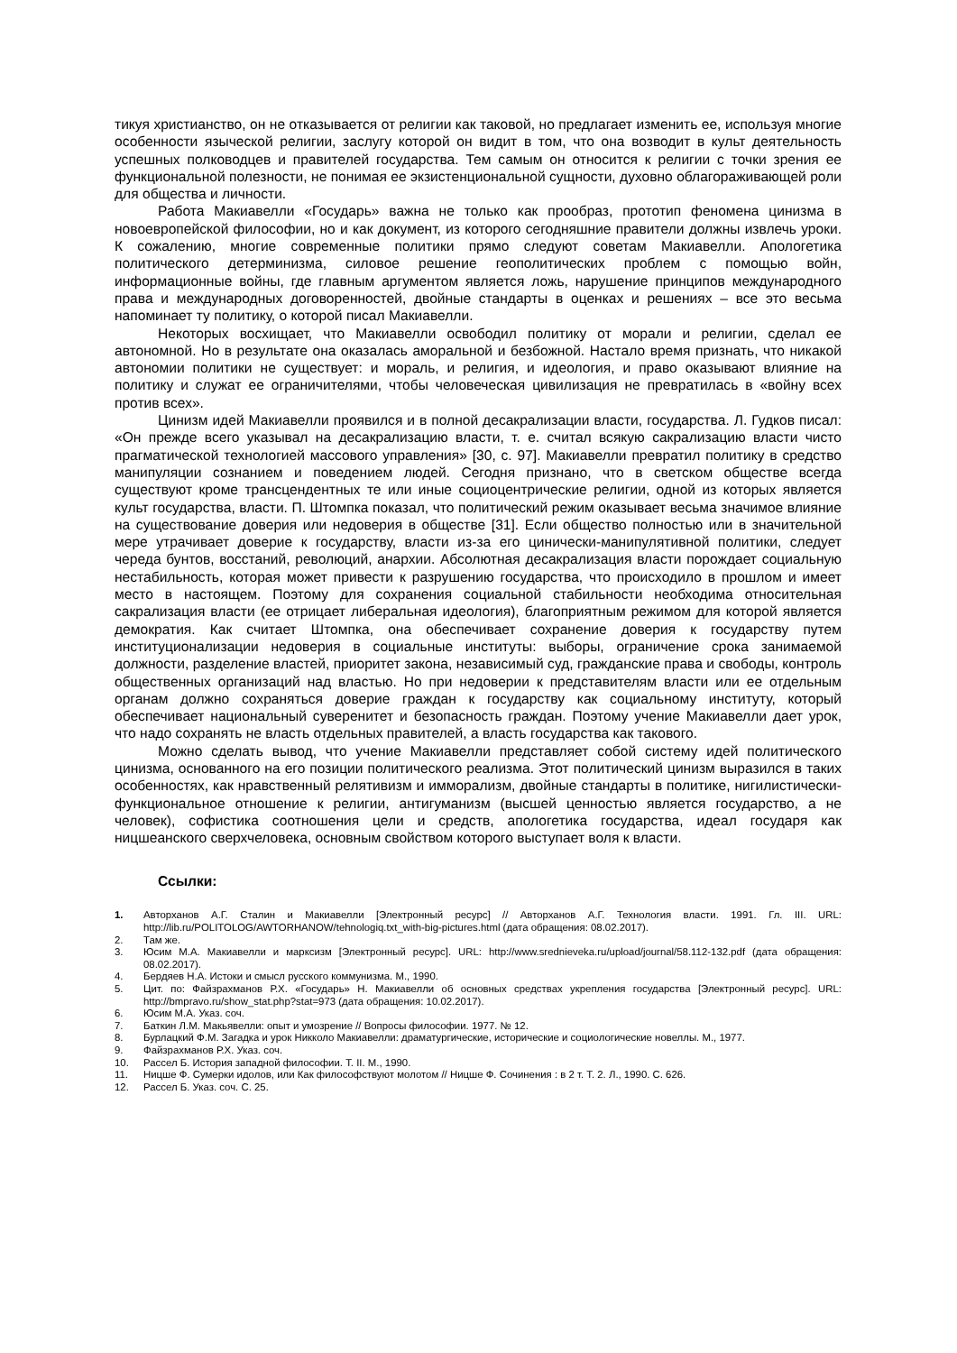тикуя христианство, он не отказывается от религии как таковой, но предлагает изменить ее, используя многие особенности языческой религии, заслугу которой он видит в том, что она возводит в культ деятельность успешных полководцев и правителей государства. Тем самым он относится к религии с точки зрения ее функциональной полезности, не понимая ее экзистенциональной сущности, духовно облагораживающей роли для общества и личности.
Работа Макиавелли «Государь» важна не только как прообраз, прототип феномена цинизма в новоевропейской философии, но и как документ, из которого сегодняшние правители должны извлечь уроки. К сожалению, многие современные политики прямо следуют советам Макиавелли. Апологетика политического детерминизма, силовое решение геополитических проблем с помощью войн, информационные войны, где главным аргументом является ложь, нарушение принципов международного права и международных договоренностей, двойные стандарты в оценках и решениях – все это весьма напоминает ту политику, о которой писал Макиавелли.
Некоторых восхищает, что Макиавелли освободил политику от морали и религии, сделал ее автономной. Но в результате она оказалась аморальной и безбожной. Настало время признать, что никакой автономии политики не существует: и мораль, и религия, и идеология, и право оказывают влияние на политику и служат ее ограничителями, чтобы человеческая цивилизация не превратилась в «войну всех против всех».
Цинизм идей Макиавелли проявился и в полной десакрализации власти, государства. Л. Гудков писал: «Он прежде всего указывал на десакрализацию власти, т. е. считал всякую сакрализацию власти чисто прагматической технологией массового управления» [30, с. 97]. Макиавелли превратил политику в средство манипуляции сознанием и поведением людей. Сегодня признано, что в светском обществе всегда существуют кроме трансцендентных те или иные социоцентрические религии, одной из которых является культ государства, власти. П. Штомпка показал, что политический режим оказывает весьма значимое влияние на существование доверия или недоверия в обществе [31]. Если общество полностью или в значительной мере утрачивает доверие к государству, власти из-за его цинически-манипулятивной политики, следует череда бунтов, восстаний, революций, анархии. Абсолютная десакрализация власти порождает социальную нестабильность, которая может привести к разрушению государства, что происходило в прошлом и имеет место в настоящем. Поэтому для сохранения социальной стабильности необходима относительная сакрализация власти (ее отрицает либеральная идеология), благоприятным режимом для которой является демократия. Как считает Штомпка, она обеспечивает сохранение доверия к государству путем институционализации недоверия в социальные институты: выборы, ограничение срока занимаемой должности, разделение властей, приоритет закона, независимый суд, гражданские права и свободы, контроль общественных организаций над властью. Но при недоверии к представителям власти или ее отдельным органам должно сохраняться доверие граждан к государству как социальному институту, который обеспечивает национальный суверенитет и безопасность граждан. Поэтому учение Макиавелли дает урок, что надо сохранять не власть отдельных правителей, а власть государства как такового.
Можно сделать вывод, что учение Макиавелли представляет собой систему идей политического цинизма, основанного на его позиции политического реализма. Этот политический цинизм выразился в таких особенностях, как нравственный релятивизм и имморализм, двойные стандарты в политике, нигилистически-функциональное отношение к религии, антигуманизм (высшей ценностью является государство, а не человек), софистика соотношения цели и средств, апологетика государства, идеал государя как ницшеанского сверхчеловека, основным свойством которого выступает воля к власти.
Ссылки:
1. Авторханов А.Г. Сталин и Макиавелли [Электронный ресурс] // Авторханов А.Г. Технология власти. 1991. Гл. III. URL: http://lib.ru/POLITOLOG/AWTORHANOW/tehnologiq.txt_with-big-pictures.html (дата обращения: 08.02.2017).
2. Там же.
3. Юсим М.А. Макиавелли и марксизм [Электронный ресурс]. URL: http://www.srednieveka.ru/upload/journal/58.112-132.pdf (дата обращения: 08.02.2017).
4. Бердяев Н.А. Истоки и смысл русского коммунизма. М., 1990.
5. Цит. по: Файзрахманов Р.Х. «Государь» Н. Макиавелли об основных средствах укрепления государства [Электронный ресурс]. URL: http://bmpravo.ru/show_stat.php?stat=973 (дата обращения: 10.02.2017).
6. Юсим М.А. Указ. соч.
7. Баткин Л.М. Макьявелли: опыт и умозрение // Вопросы философии. 1977. № 12.
8. Бурлацкий Ф.М. Загадка и урок Никколо Макиавелли: драматургические, исторические и социологические новеллы. М., 1977.
9. Файзрахманов Р.Х. Указ. соч.
10. Рассел Б. История западной философии. Т. II. М., 1990.
11. Ницше Ф. Сумерки идолов, или Как философствуют молотом // Ницше Ф. Сочинения : в 2 т. Т. 2. Л., 1990. С. 626.
12. Рассел Б. Указ. соч. С. 25.